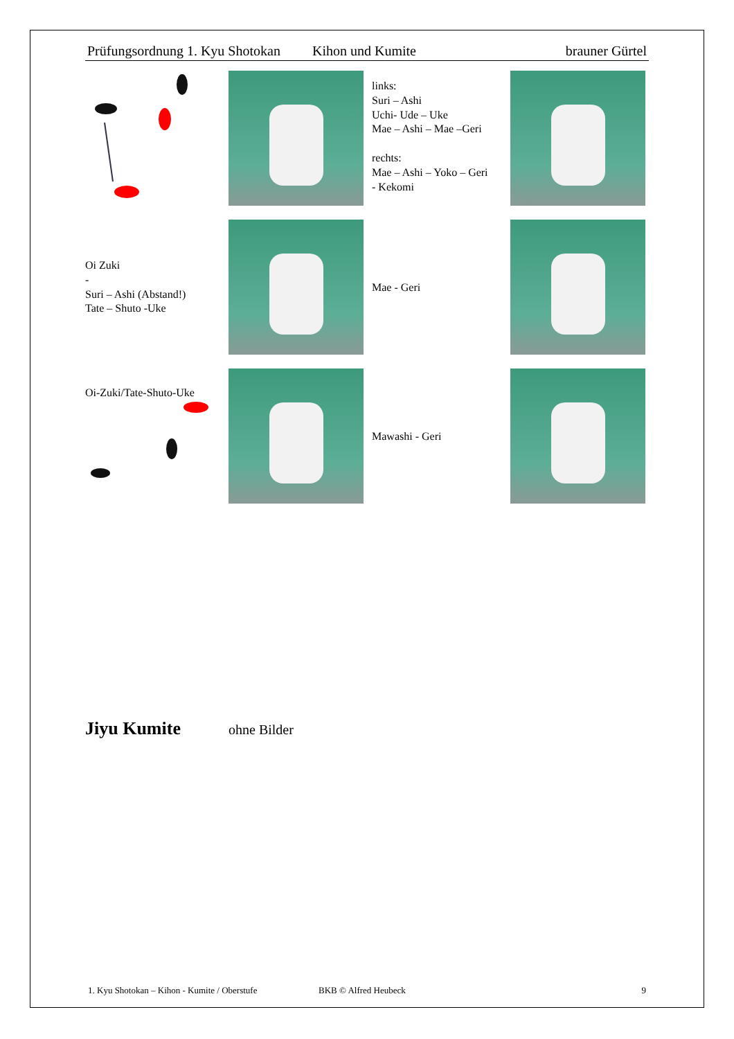Prüfungsordnung 1. Kyu Shotokan Kihon und Kumite brauner Gürtel
links:
Suri – Ashi
Uchi- Ude – Uke
Mae – Ashi – Mae –Geri
rechts:
Mae – Ashi – Yoko – Geri
- Kekomi
Oi Zuki
-
Suri – Ashi (Abstand!)
Tate – Shuto -Uke
Mae - Geri
Oi-Zuki/Tate-Shuto-Uke
Mawashi - Geri
Jiyu Kumite
ohne Bilder
1. Kyu Shotokan – Kihon - Kumite / Oberstufe BKB © Alfred Heubeck 9